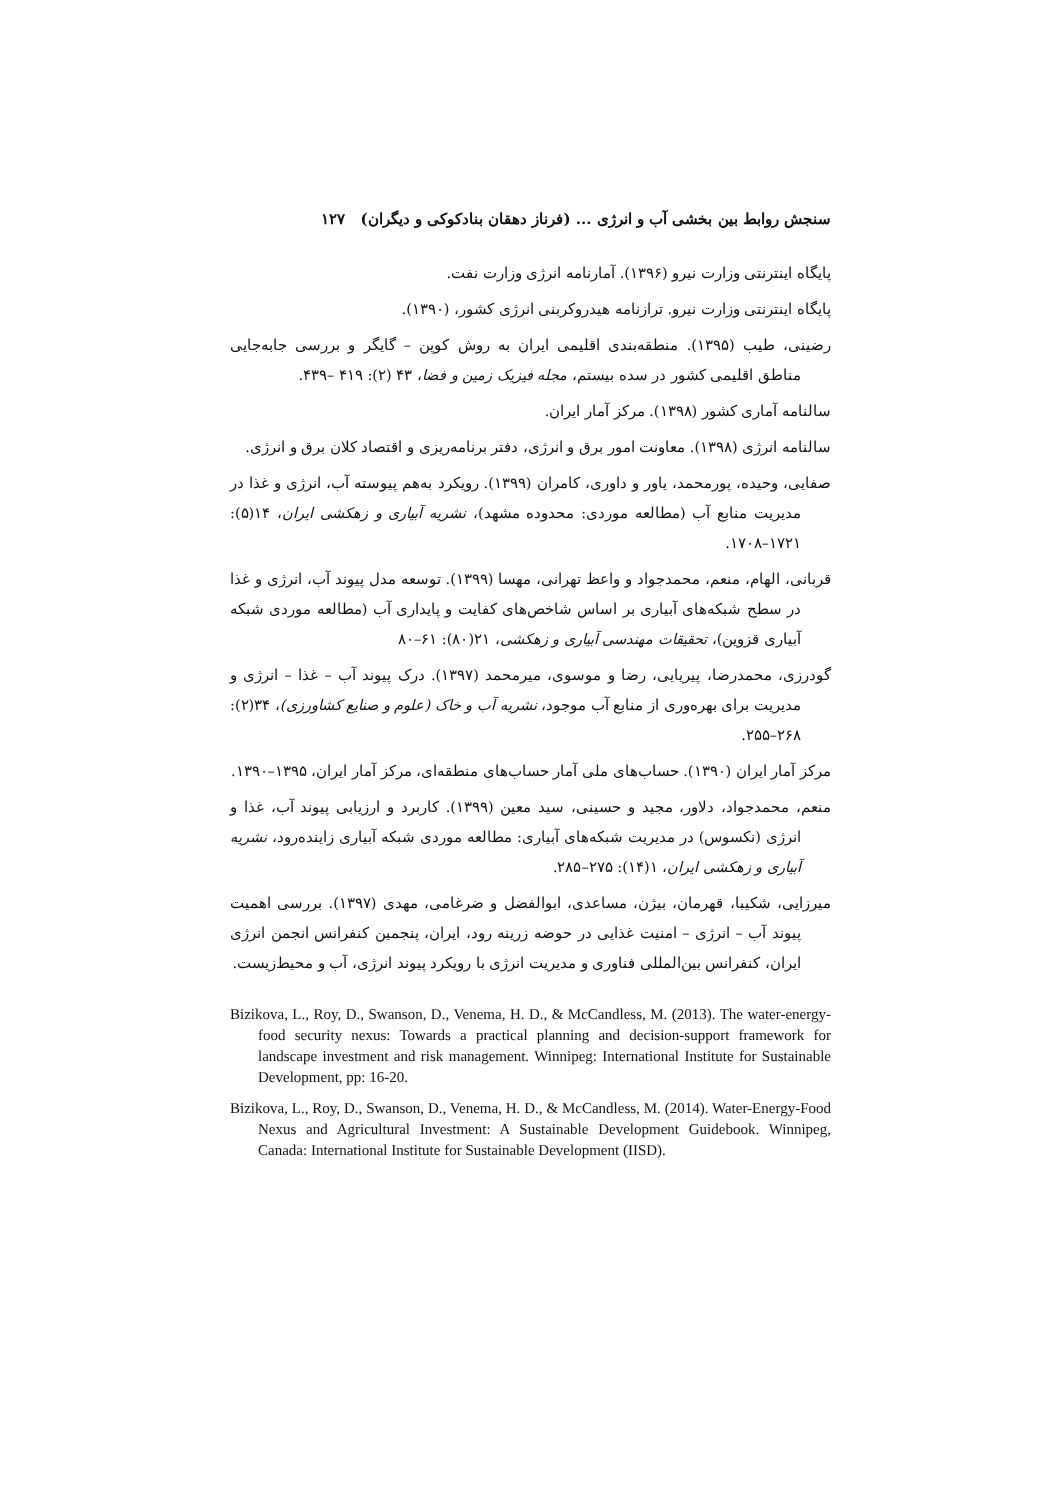سنجش روابط بین بخشی آب و انرژی ... (فرناز دهقان بنادکوکی و دیگران) ۱۲۷
پایگاه اینترنتی وزارت نیرو (۱۳۹۶). آمارنامه انرژی وزارت نفت.
پایگاه اینترنتی وزارت نیرو. ترازنامه هیدروکربنی انرژی کشور، (۱۳۹۰).
رضینی، طیب (۱۳۹۵). منطقه‌بندی اقلیمی ایران به روش کوپن – گایگر و بررسی جابه‌جایی مناطق اقلیمی کشور در سده بیستم، مجله فیزیک زمین و فضا، ۴۳ (۲): ۴۱۹ –۴۳۹.
سالنامه آماری کشور (۱۳۹۸). مرکز آمار ایران.
سالنامه انرژی (۱۳۹۸). معاونت امور برق و انرژی، دفتر برنامه‌ریزی و اقتصاد کلان برق و انرژی.
صفایی، وحیده، پورمحمد، یاور و داوری، کامران (۱۳۹۹). رویکرد به‌هم پیوسته آب، انرژی و غذا در مدیریت منابع آب (مطالعه موردی: محدوده مشهد)، نشریه آبیاری و زهکشی ایران، ۱۴(۵): ۱۷۲۱–۱۷۰۸.
قربانی، الهام، منعم، محمدجواد و واعظ تهرانی، مهسا (۱۳۹۹). توسعه مدل پیوند آب، انرژی و غذا در سطح شبکه‌های آبیاری بر اساس شاخص‌های کفایت و پایداری آب (مطالعه موردی شبکه آبیاری قزوین)، تحقیقات مهندسی آبیاری و زهکشی، ۲۱(۸۰): ۶۱–۸۰
گودرزی، محمدرضا، پیریایی، رضا و موسوی، میرمحمد (۱۳۹۷). درک پیوند آب – غذا – انرژی و مدیریت برای بهره‌وری از منابع آب موجود، نشریه آب و خاک (علوم و صنایع کشاورزی)، ۳۴(۲): ۲۶۸–۲۵۵.
مرکز آمار ایران (۱۳۹۰). حساب‌های ملی آمار حساب‌های منطقه‌ای، مرکز آمار ایران، ۱۳۹۵–۱۳۹۰.
منعم، محمدجواد، دلاور، مجید و حسینی، سید معین (۱۳۹۹). کاربرد و ارزیابی پیوند آب، غذا و انرژی (نکسوس) در مدیریت شبکه‌های آبیاری: مطالعه موردی شبکه آبیاری زاینده‌رود، نشریه آبیاری و زهکشی ایران، ۱(۱۴): ۲۷۵–۲۸۵.
میرزایی، شکیبا، قهرمان، بیژن، مساعدی، ابوالفضل و ضرغامی، مهدی (۱۳۹۷). بررسی اهمیت پیوند آب – انرژی – امنیت غذایی در حوضه زرینه رود، ایران، پنجمین کنفرانس انجمن انرژی ایران، کنفرانس بین‌المللی فناوری و مدیریت انرژی با رویکرد پیوند انرژی، آب و محیط‌زیست.
Bizikova, L., Roy, D., Swanson, D., Venema, H. D., & McCandless, M. (2013). The water-energy-food security nexus: Towards a practical planning and decision-support framework for landscape investment and risk management. Winnipeg: International Institute for Sustainable Development, pp: 16-20.
Bizikova, L., Roy, D., Swanson, D., Venema, H. D., & McCandless, M. (2014). Water-Energy-Food Nexus and Agricultural Investment: A Sustainable Development Guidebook. Winnipeg, Canada: International Institute for Sustainable Development (IISD).